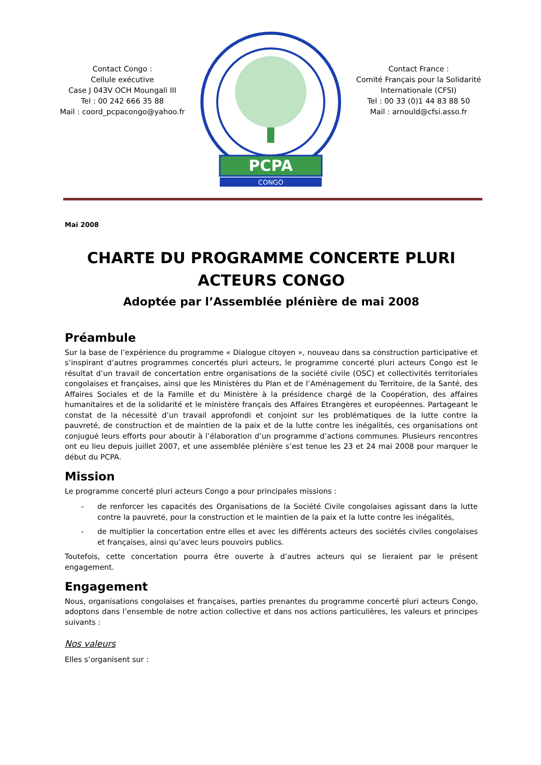Contact Congo :
Cellule exécutive
Case J 043V OCH Moungali III
Tel : 00 242 666 35 88
Mail : coord_pcpacongo@yahoo.fr
PCPA
CONGO
Contact France :
Comité Français pour la Solidarité Internationale (CFSI)
Tel : 00 33 (0)1 44 83 88 50
Mail : arnould@cfsi.asso.fr
Mai 2008
CHARTE DU PROGRAMME CONCERTE PLURI ACTEURS CONGO
Adoptée par l’Assemblée plénière de mai 2008
Préambule
Sur la base de l’expérience du programme « Dialogue citoyen », nouveau dans sa construction participative et s’inspirant d’autres programmes concertés pluri acteurs, le programme concerté pluri acteurs Congo est le résultat d’un travail de concertation entre organisations de la société civile (OSC) et collectivités territoriales congolaises et françaises, ainsi que les Ministères du Plan et de l’Aménagement du Territoire, de la Santé, des Affaires Sociales et de la Famille et du Ministère à la présidence chargé de la Coopération, des affaires humanitaires et de la solidarité et le ministère français des Affaires Etrangères et européennes. Partageant le constat de la nécessité d’un travail approfondi et conjoint sur les problématiques de la lutte contre la pauvreté, de construction et de maintien de la paix et de la lutte contre les inégalités, ces organisations ont conjugué leurs efforts pour aboutir à l’élaboration d’un programme d’actions communes. Plusieurs rencontres ont eu lieu depuis juillet 2007, et une assemblée plénière s’est tenue les 23 et 24 mai 2008 pour marquer le début du PCPA.
Mission
Le programme concerté pluri acteurs Congo a pour principales missions :
- de renforcer les capacités des Organisations de la Société Civile congolaises agissant dans la lutte contre la pauvreté, pour la construction et le maintien de la paix et la lutte contre les inégalités,
- de multiplier la concertation entre elles et avec les différents acteurs des sociétés civiles congolaises et françaises, ainsi qu’avec leurs pouvoirs publics.
Toutefois, cette concertation pourra être ouverte à d’autres acteurs qui se lieraient par le présent engagement.
Engagement
Nous, organisations congolaises et françaises, parties prenantes du programme concerté pluri acteurs Congo, adoptons dans l’ensemble de notre action collective et dans nos actions particulières, les valeurs et principes suivants :
Nos valeurs
Elles s’organisent sur :